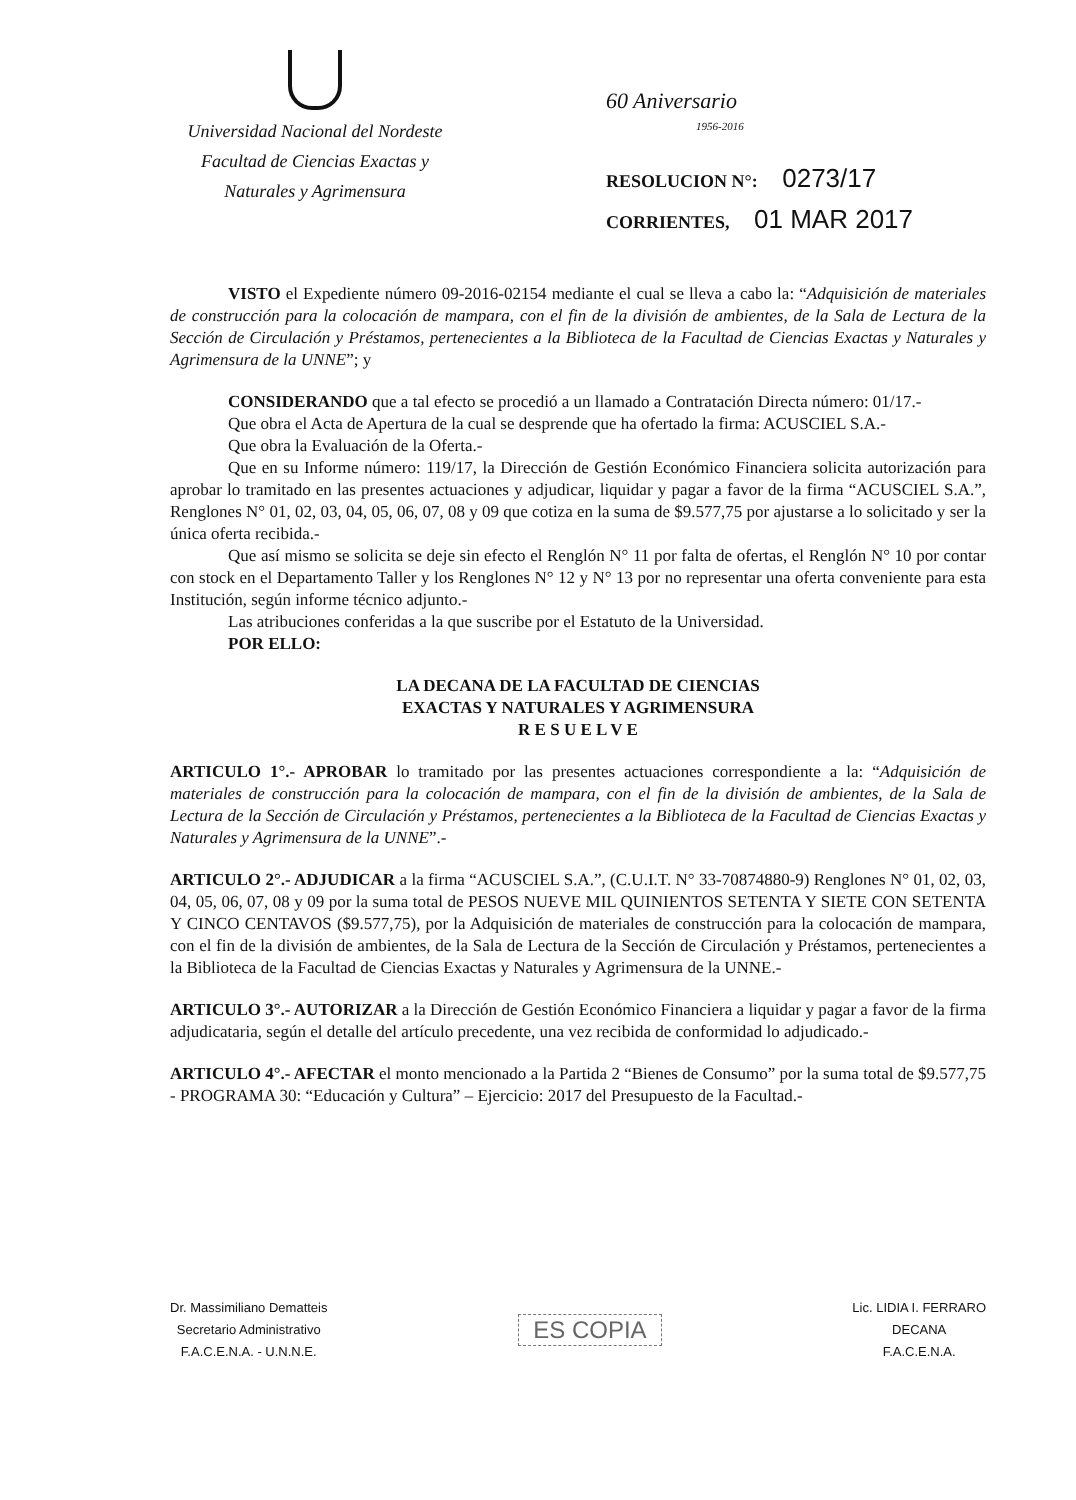Universidad Nacional del Nordeste
Facultad de Ciencias Exactas y
Naturales y Agrimensura
60 Aniversario
1956-2016
RESOLUCION N°: 0273/17
CORRIENTES, 01 MAR 2017
VISTO el Expediente número 09-2016-02154 mediante el cual se lleva a cabo la: “Adquisición de materiales de construcción para la colocación de mampara, con el fin de la división de ambientes, de la Sala de Lectura de la Sección de Circulación y Préstamos, pertenecientes a la Biblioteca de la Facultad de Ciencias Exactas y Naturales y Agrimensura de la UNNE”; y
CONSIDERANDO que a tal efecto se procedió a un llamado a Contratación Directa número: 01/17.-
Que obra el Acta de Apertura de la cual se desprende que ha ofertado la firma: ACUSCIEL S.A.-
Que obra la Evaluación de la Oferta.-
Que en su Informe número: 119/17, la Dirección de Gestión Económico Financiera solicita autorización para aprobar lo tramitado en las presentes actuaciones y adjudicar, liquidar y pagar a favor de la firma “ACUSCIEL S.A.”, Renglones N° 01, 02, 03, 04, 05, 06, 07, 08 y 09 que cotiza en la suma de $9.577,75 por ajustarse a lo solicitado y ser la única oferta recibida.-
Que así mismo se solicita se deje sin efecto el Renglón N° 11 por falta de ofertas, el Renglón N° 10 por contar con stock en el Departamento Taller y los Renglones N° 12 y N° 13 por no representar una oferta conveniente para esta Institución, según informe técnico adjunto.-
Las atribuciones conferidas a la que suscribe por el Estatuto de la Universidad.
POR ELLO:
LA DECANA DE LA FACULTAD DE CIENCIAS
EXACTAS Y NATURALES Y AGRIMENSURA
R E S U E L V E
ARTICULO 1°.- APROBAR lo tramitado por las presentes actuaciones correspondiente a la: “Adquisición de materiales de construcción para la colocación de mampara, con el fin de la división de ambientes, de la Sala de Lectura de la Sección de Circulación y Préstamos, pertenecientes a la Biblioteca de la Facultad de Ciencias Exactas y Naturales y Agrimensura de la UNNE”.-
ARTICULO 2°.- ADJUDICAR a la firma “ACUSCIEL S.A.”, (C.U.I.T. N° 33-70874880-9) Renglones N° 01, 02, 03, 04, 05, 06, 07, 08 y 09 por la suma total de PESOS NUEVE MIL QUINIENTOS SETENTA Y SIETE CON SETENTA Y CINCO CENTAVOS ($9.577,75), por la Adquisición de materiales de construcción para la colocación de mampara, con el fin de la división de ambientes, de la Sala de Lectura de la Sección de Circulación y Préstamos, pertenecientes a la Biblioteca de la Facultad de Ciencias Exactas y Naturales y Agrimensura de la UNNE.-
ARTICULO 3°.- AUTORIZAR a la Dirección de Gestión Económico Financiera a liquidar y pagar a favor de la firma adjudicataria, según el detalle del artículo precedente, una vez recibida de conformidad lo adjudicado.-
ARTICULO 4°.- AFECTAR el monto mencionado a la Partida 2 “Bienes de Consumo” por la suma total de $9.577,75 - PROGRAMA 30: “Educación y Cultura” – Ejercicio: 2017 del Presupuesto de la Facultad.-
Dr. Massimiliano Dematteis
Secretario Administrativo
F.A.C.E.N.A. - U.N.N.E.
ES COPIA
Lic. LIDIA I. FERRARO
DECANA
F.A.C.E.N.A.